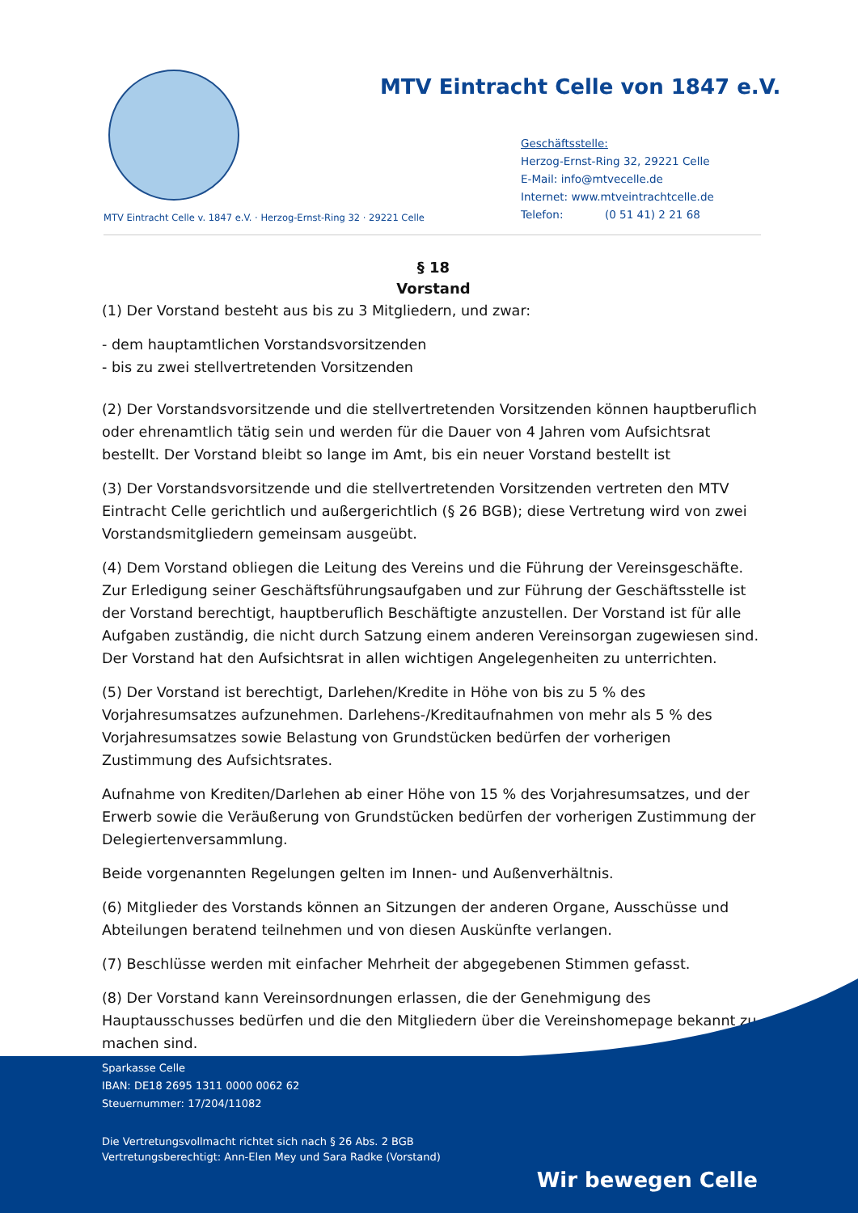MTV Eintracht Celle von 1847 e.V.
Geschäftsstelle:
Herzog-Ernst-Ring 32, 29221 Celle
E-Mail: info@mtvecelle.de
Internet: www.mtveintrachtcelle.de
Telefon: (0 51 41) 2 21 68
MTV Eintracht Celle v. 1847 e.V. · Herzog-Ernst-Ring 32 · 29221 Celle
§ 18
Vorstand
(1) Der Vorstand besteht aus bis zu 3 Mitgliedern, und zwar:
- dem hauptamtlichen Vorstandsvorsitzenden
- bis zu zwei stellvertretenden Vorsitzenden
(2) Der Vorstandsvorsitzende und die stellvertretenden Vorsitzenden können hauptberuflich oder ehrenamtlich tätig sein und werden für die Dauer von 4 Jahren vom Aufsichtsrat bestellt. Der Vorstand bleibt so lange im Amt, bis ein neuer Vorstand bestellt ist
(3) Der Vorstandsvorsitzende und die stellvertretenden Vorsitzenden vertreten den MTV Eintracht Celle gerichtlich und außergerichtlich (§ 26 BGB); diese Vertretung wird von zwei Vorstandsmitgliedern gemeinsam ausgeübt.
(4) Dem Vorstand obliegen die Leitung des Vereins und die Führung der Vereinsgeschäfte. Zur Erledigung seiner Geschäftsführungsaufgaben und zur Führung der Geschäftsstelle ist der Vorstand berechtigt, hauptberuflich Beschäftigte anzustellen. Der Vorstand ist für alle Aufgaben zuständig, die nicht durch Satzung einem anderen Vereinsorgan zugewiesen sind. Der Vorstand hat den Aufsichtsrat in allen wichtigen Angelegenheiten zu unterrichten.
(5) Der Vorstand ist berechtigt, Darlehen/Kredite in Höhe von bis zu 5 % des Vorjahresumsatzes aufzunehmen. Darlehens-/Kreditaufnahmen von mehr als 5 % des Vorjahresumsatzes sowie Belastung von Grundstücken bedürfen der vorherigen Zustimmung des Aufsichtsrates.
Aufnahme von Krediten/Darlehen ab einer Höhe von 15 % des Vorjahresumsatzes, und der Erwerb sowie die Veräußerung von Grundstücken bedürfen der vorherigen Zustimmung der Delegiertenversammlung.
Beide vorgenannten Regelungen gelten im Innen- und Außenverhältnis.
(6) Mitglieder des Vorstands können an Sitzungen der anderen Organe, Ausschüsse und Abteilungen beratend teilnehmen und von diesen Auskünfte verlangen.
(7) Beschlüsse werden mit einfacher Mehrheit der abgegebenen Stimmen gefasst.
(8) Der Vorstand kann Vereinsordnungen erlassen, die der Genehmigung des Hauptausschusses bedürfen und die den Mitgliedern über die Vereinshomepage bekannt zu machen sind.
Sparkasse Celle
IBAN: DE18 2695 1311 0000 0062 62
Steuernummer: 17/204/11082
Die Vertretungsvollmacht richtet sich nach § 26 Abs. 2 BGB
Vertretungsberechtigt: Ann-Elen Mey und Sara Radke (Vorstand)
Wir bewegen Celle